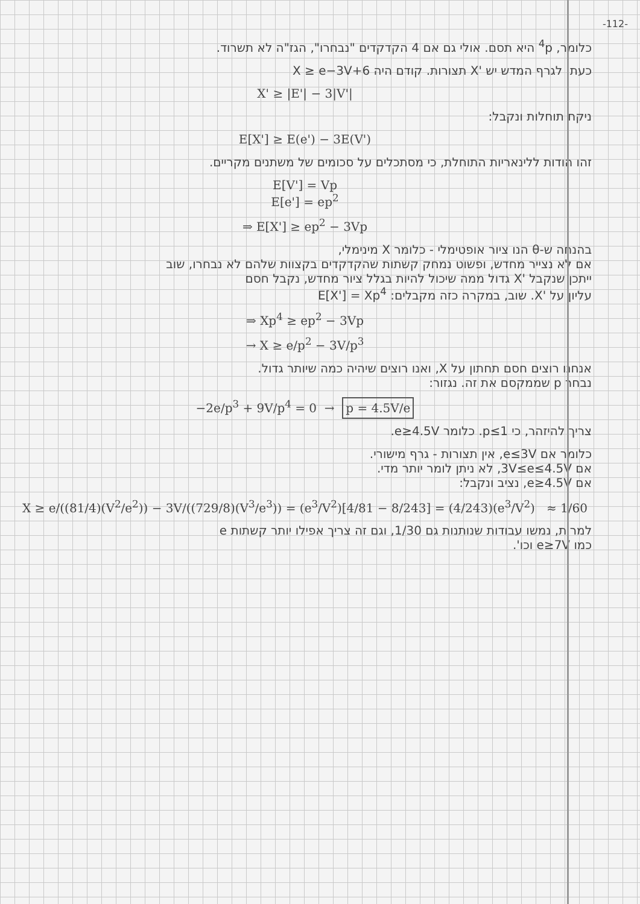-112-
כלומר, <sup>4</sup>p היא תסם. אולי גם אם 4 הקדקדים "נבחרו", הגז"ה לא תשרוד.
כעת, לגרף המדש יש 'X תצורות. קודם היה X ≥ e−3V+6
X' ≥ |E'| − 3|V'|
ניקח תוחלות ונקבל:
E[X'] ≥ E(e') − 3E(V')
זהו הודות ללינאריות התוחלת, כי מסתכלים על סכומים של משתנים מקריים.
E[V'] = Vp
E[e'] = ep<sup>2</sup>
⇒ E[X'] ≥ ep<sup>2</sup> − 3Vp
בהנחה ש-θ הנו ציור אופטימלי - כלומר X מינימלי,
אם לא נצייר מחדש, ופשוט נמחק קשתות שהקדקדים בקצוות שלהם לא נבחרו, שוב
ייתכן שנקבל 'X גדול ממה שיכול להיות בגלל ציור מחדש, נקבל חסם
עליון על 'X. שוב, במקרה כזה מקבלים: E[X'] = Xp<sup>4</sup>
⇒ Xp<sup>4</sup> ≥ ep<sup>2</sup> − 3Vp
→ X ≥ e/p<sup>2</sup> − 3V/p<sup>3</sup>
אנחנו רוצים חסם תחתון על X, ואנו רוצים שיהיה כמה שיותר גדול.
נבחר p שממקסם את זה. נגזור:
−2e/p<sup>3</sup> + 9V/p<sup>4</sup> = 0 → p = 4.5V/e
צריך להיזהר, כי p≤1. כלומר e≥4.5V.
כלומר אם e≤3V, אין תצורות - גרף מישורי.
אם 3V≤e≤4.5V, לא ניתן לומר יותר מדי.
אם e≥4.5V, נציב ונקבל:
X ≥ e/((81/4)(V<sup>2</sup>/e<sup>2</sup>)) − 3V/((729/8)(V<sup>3</sup>/e<sup>3</sup>)) = (e<sup>3</sup>/V<sup>2</sup>)[4/81 − 8/243] = (4/243)(e<sup>3</sup>/V<sup>2</sup>) ≈ 1/60
למרות, נמשו עבודות שנותנות גם 1/30, וגם זה צריך אפילו יותר קשתות e
כמו e≥7V וכו'.